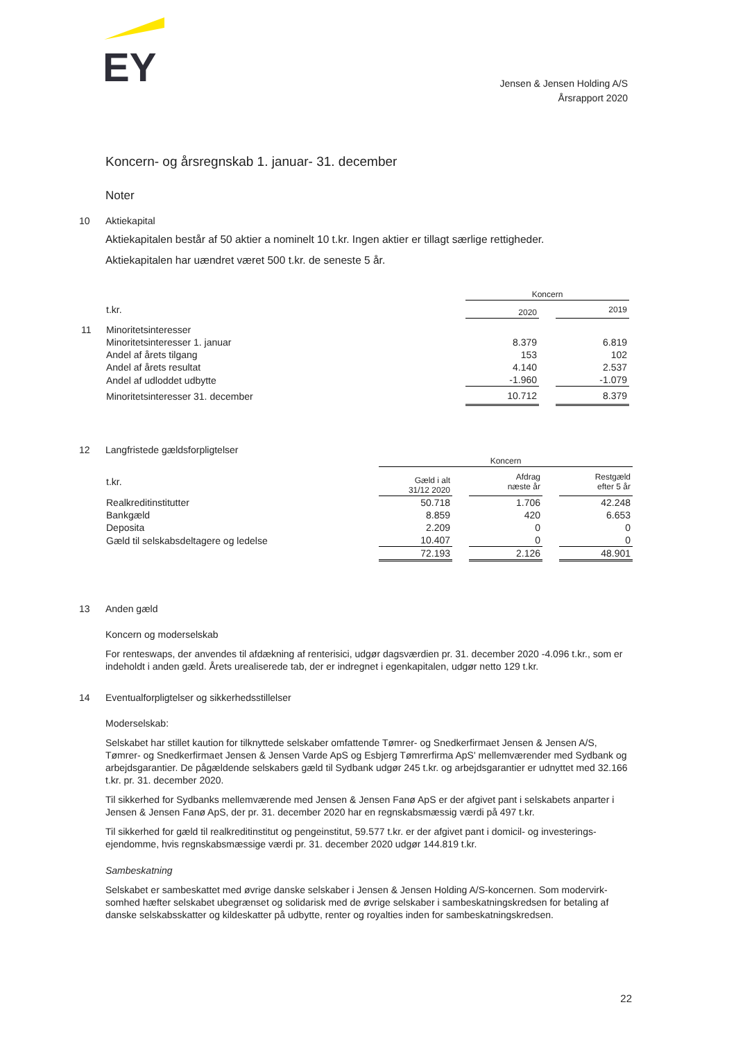EY
Jensen & Jensen Holding A/S
Årsrapport 2020
Koncern- og årsregnskab 1. januar- 31. december
Noter
10 Aktiekapital
Aktiekapitalen består af 50 aktier a nominelt 10 t.kr. Ingen aktier er tillagt særlige rettigheder.
Aktiekapitalen har uændret været 500 t.kr. de seneste 5 år.
| | | Koncern | | |
| | t.kr. | 2020 | | 2019 |
| 11 | Minoritetsinteresser | | | |
| | Minoritetsinteresser 1. januar | 8.379 | | 6.819 |
| | Andel af årets tilgang | 153 | | 102 |
| | Andel af årets resultat | 4.140 | | 2.537 |
| | Andel af udloddet udbytte | -1.960 | | -1.079 |
| | Minoritetsinteresser 31. december | 10.712 | | 8.379 |
12 Langfristede gældsforpligtelser
| | | Koncern | | | | |
| | t.kr. | Gæld i alt 31/12 2020 | | Afdrag næste år | | Restgæld efter 5 år |
| | Realkreditinstitutter | 50.718 | | 1.706 | | 42.248 |
| | Bankgæld | 8.859 | | 420 | | 6.653 |
| | Deposita | 2.209 | | 0 | | 0 |
| | Gæld til selskabsdeltagere og ledelse | 10.407 | | 0 | | 0 |
| | | 72.193 | | 2.126 | | 48.901 |
13 Anden gæld
Koncern og moderselskab
For renteswaps, der anvendes til afdækning af renterisici, udgør dagsværdien pr. 31. december 2020 -4.096 t.kr., som er indeholdt i anden gæld. Årets urealiserede tab, der er indregnet i egenkapitalen, udgør netto 129 t.kr.
14 Eventualforpligtelser og sikkerhedsstillelser
Moderselskab:
Selskabet har stillet kaution for tilknyttede selskaber omfattende Tømrer- og Snedkerfirmaet Jensen & Jensen A/S, Tømrer- og Snedkerfirmaet Jensen & Jensen Varde ApS og Esbjerg Tømrerfirma ApS' mellemværender med Sydbank og arbejdsgarantier. De pågældende selskabers gæld til Sydbank udgør 245 t.kr. og arbejdsgarantier er udnyttet med 32.166 t.kr. pr. 31. december 2020.
Til sikkerhed for Sydbanks mellemværende med Jensen & Jensen Fanø ApS er der afgivet pant i selskabets anparter i Jensen & Jensen Fanø ApS, der pr. 31. december 2020 har en regnskabsmæssig værdi på 497 t.kr.
Til sikkerhed for gæld til realkreditinstitut og pengeinstitut, 59.577 t.kr. er der afgivet pant i domicil- og investerings-ejendomme, hvis regnskabsmæssige værdi pr. 31. december 2020 udgør 144.819 t.kr.
Sambeskatning
Selskabet er sambeskattet med øvrige danske selskaber i Jensen & Jensen Holding A/S-koncernen. Som modervirk-somhed hæfter selskabet ubegrænset og solidarisk med de øvrige selskaber i sambeskatningskredsen for betaling af danske selskabsskatter og kildeskatter på udbytte, renter og royalties inden for sambeskatningskredsen.
22